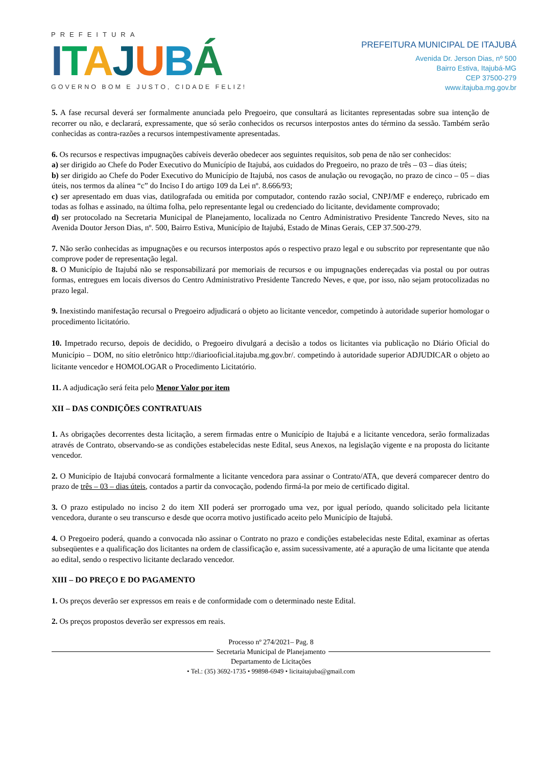PREFEITURA
ITAJUBÁ
GOVERNO BOM E JUSTO, CIDADE FELIZ!
PREFEITURA MUNICIPAL DE ITAJUBÁ
Avenida Dr. Jerson Dias, nº 500
Bairro Estiva, Itajubá-MG
CEP 37500-279
www.itajuba.mg.gov.br
5. A fase recursal deverá ser formalmente anunciada pelo Pregoeiro, que consultará as licitantes representadas sobre sua intenção de recorrer ou não, e declarará, expressamente, que só serão conhecidos os recursos interpostos antes do término da sessão. Também serão conhecidas as contra-razões a recursos intempestivamente apresentadas.
6. Os recursos e respectivas impugnações cabíveis deverão obedecer aos seguintes requisitos, sob pena de não ser conhecidos:
a) ser dirigido ao Chefe do Poder Executivo do Município de Itajubá, aos cuidados do Pregoeiro, no prazo de três – 03 – dias úteis;
b) ser dirigido ao Chefe do Poder Executivo do Município de Itajubá, nos casos de anulação ou revogação, no prazo de cinco – 05 – dias úteis, nos termos da alínea “c” do Inciso I do artigo 109 da Lei nº. 8.666/93;
c) ser apresentado em duas vias, datilografada ou emitida por computador, contendo razão social, CNPJ/MF e endereço, rubricado em todas as folhas e assinado, na última folha, pelo representante legal ou credenciado do licitante, devidamente comprovado;
d) ser protocolado na Secretaria Municipal de Planejamento, localizada no Centro Administrativo Presidente Tancredo Neves, sito na Avenida Doutor Jerson Dias, nº. 500, Bairro Estiva, Município de Itajubá, Estado de Minas Gerais, CEP 37.500-279.
7. Não serão conhecidas as impugnações e ou recursos interpostos após o respectivo prazo legal e ou subscrito por representante que não comprove poder de representação legal.
8. O Município de Itajubá não se responsabilizará por memoriais de recursos e ou impugnações endereçadas via postal ou por outras formas, entregues em locais diversos do Centro Administrativo Presidente Tancredo Neves, e que, por isso, não sejam protocolizadas no prazo legal.
9. Inexistindo manifestação recursal o Pregoeiro adjudicará o objeto ao licitante vencedor, competindo à autoridade superior homologar o procedimento licitatório.
10. Impetrado recurso, depois de decidido, o Pregoeiro divulgará a decisão a todos os licitantes via publicação no Diário Oficial do Município – DOM, no sítio eletrônico http://diariooficial.itajuba.mg.gov.br/. competindo à autoridade superior ADJUDICAR o objeto ao licitante vencedor e HOMOLOGAR o Procedimento Licitatório.
11. A adjudicação será feita pelo Menor Valor por item
XII – DAS CONDIÇÕES CONTRATUAIS
1. As obrigações decorrentes desta licitação, a serem firmadas entre o Município de Itajubá e a licitante vencedora, serão formalizadas através de Contrato, observando-se as condições estabelecidas neste Edital, seus Anexos, na legislação vigente e na proposta do licitante vencedor.
2. O Município de Itajubá convocará formalmente a licitante vencedora para assinar o Contrato/ATA, que deverá comparecer dentro do prazo de três – 03 – dias úteis, contados a partir da convocação, podendo firmá-la por meio de certificado digital.
3. O prazo estipulado no inciso 2 do item XII poderá ser prorrogado uma vez, por igual período, quando solicitado pela licitante vencedora, durante o seu transcurso e desde que ocorra motivo justificado aceito pelo Município de Itajubá.
4. O Pregoeiro poderá, quando a convocada não assinar o Contrato no prazo e condições estabelecidas neste Edital, examinar as ofertas subseqüentes e a qualificação dos licitantes na ordem de classificação e, assim sucessivamente, até a apuração de uma licitante que atenda ao edital, sendo o respectivo licitante declarado vencedor.
XIII – DO PREÇO E DO PAGAMENTO
1. Os preços deverão ser expressos em reais e de conformidade com o determinado neste Edital.
2. Os preços propostos deverão ser expressos em reais.
Processo nº 274/2021– Pag. 8
Secretaria Municipal de Planejamento
Departamento de Licitações
• Tel.: (35) 3692-1735 • 99898-6949 • licitaitajuba@gmail.com